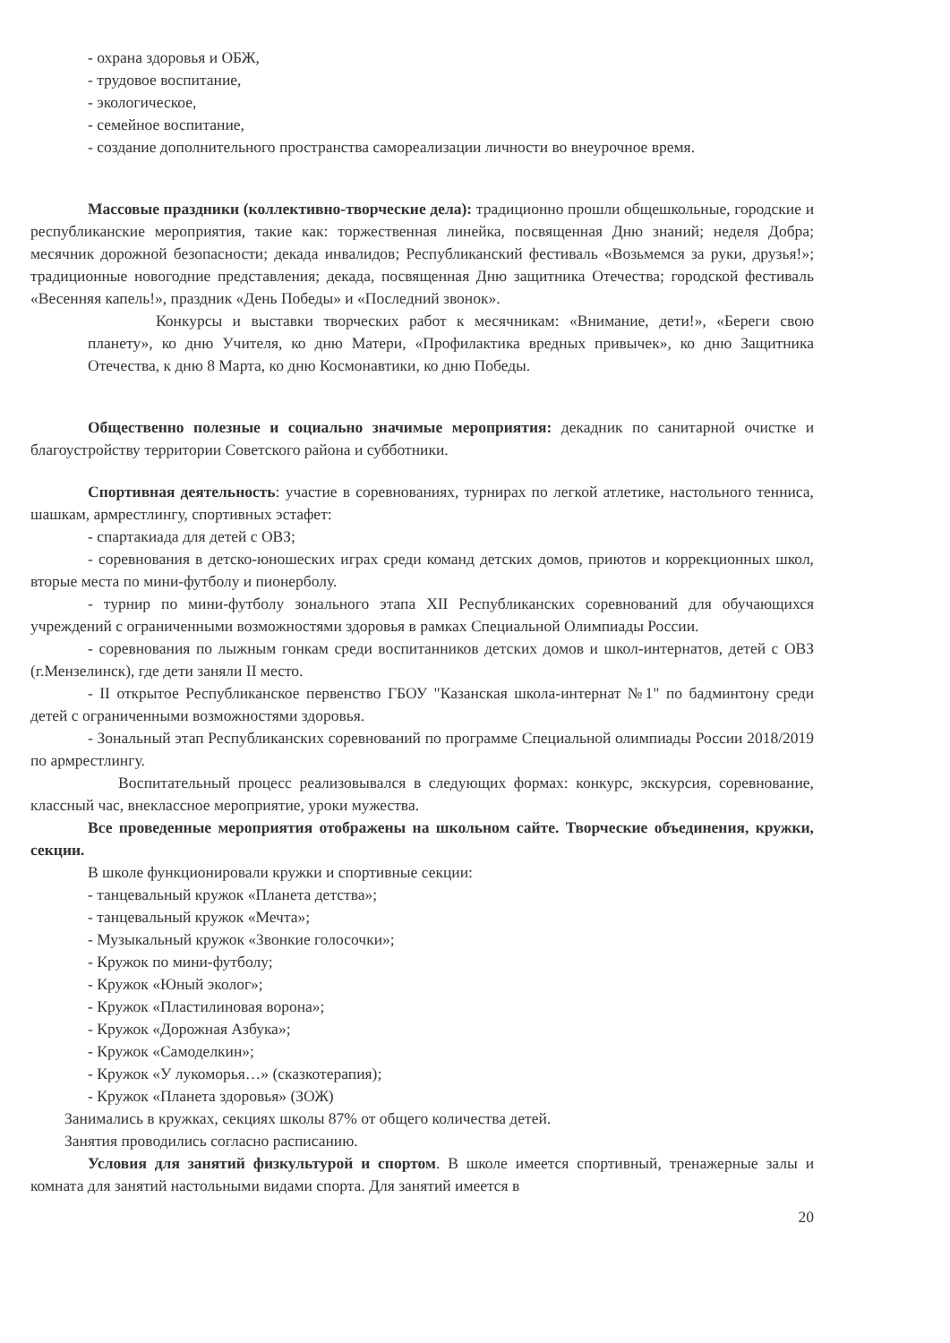- охрана здоровья и ОБЖ,
- трудовое воспитание,
- экологическое,
- семейное воспитание,
- создание дополнительного пространства самореализации личности во внеурочное время.
Массовые праздники (коллективно-творческие дела): традиционно прошли общешкольные, городские и республиканские мероприятия, такие как: торжественная линейка, посвященная Дню знаний; неделя Добра; месячник дорожной безопасности; декада инвалидов; Республиканский фестиваль «Возьмемся за руки, друзья!»; традиционные новогодние представления; декада, посвященная Дню защитника Отечества; городской фестиваль «Весенняя капель!», праздник «День Победы» и «Последний звонок».
Конкурсы и выставки творческих работ к месячникам: «Внимание, дети!», «Береги свою планету», ко дню Учителя, ко дню Матери, «Профилактика вредных привычек», ко дню Защитника Отечества, к дню 8 Марта, ко дню Космонавтики, ко дню Победы.
Общественно полезные и социально значимые мероприятия: декадник по санитарной очистке и благоустройству территории Советского района и субботники.
Спортивная деятельность: участие в соревнованиях, турнирах по легкой атлетике, настольного тенниса, шашкам, армрестлингу, спортивных эстафет:
- спартакиада для детей с ОВЗ;
- соревнования в детско-юношеских играх среди команд детских домов, приютов и коррекционных школ, вторые места по мини-футболу и пионерболу.
- турнир по мини-футболу зонального этапа XII Республиканских соревнований для обучающихся учреждений с ограниченными возможностями здоровья в рамках Специальной Олимпиады России.
- соревнования по лыжным гонкам среди воспитанников детских домов и школ-интернатов, детей с ОВЗ (г.Мензелинск), где дети заняли II место.
- II открытое Республиканское первенство ГБОУ "Казанская школа-интернат №1" по бадминтону среди детей с ограниченными возможностями здоровья.
- Зональный этап Республиканских соревнований по программе Специальной олимпиады России 2018/2019 по армрестлингу.
Воспитательный процесс реализовывался в следующих формах: конкурс, экскурсия, соревнование, классный час, внеклассное мероприятие, уроки мужества.
Все проведенные мероприятия отображены на школьном сайте. Творческие объединения, кружки, секции.
В школе функционировали кружки и спортивные секции:
- танцевальный кружок «Планета детства»;
- танцевальный кружок «Мечта»;
- Музыкальный кружок «Звонкие голосочки»;
- Кружок по мини-футболу;
- Кружок «Юный эколог»;
- Кружок «Пластилиновая ворона»;
- Кружок «Дорожная Азбука»;
- Кружок «Самоделкин»;
- Кружок «У лукоморья…» (сказкотерапия);
- Кружок «Планета здоровья» (ЗОЖ)
Занимались в кружках, секциях школы 87% от общего количества детей.
Занятия проводились согласно расписанию.
Условия для занятий физкультурой и спортом. В школе имеется спортивный, тренажерные залы и комната для занятий настольными видами спорта. Для занятий имеется в
20